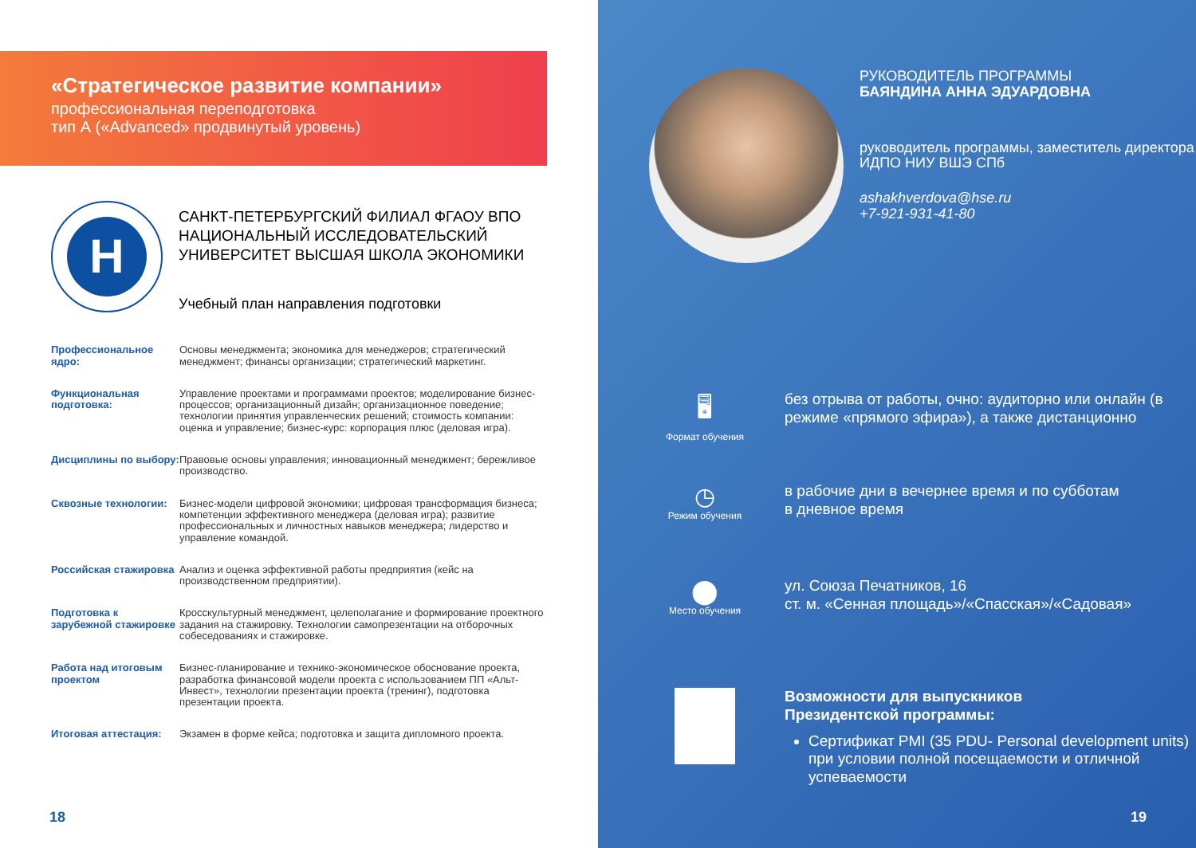«Стратегическое развитие компании»
профессиональная переподготовка
тип А («Advanced» продвинутый уровень)
Н
САНКТ-ПЕТЕРБУРГСКИЙ ФИЛИАЛ ФГАОУ ВПО
НАЦИОНАЛЬНЫЙ ИССЛЕДОВАТЕЛЬСКИЙ
УНИВЕРСИТЕТ ВЫСШАЯ ШКОЛА ЭКОНОМИКИ
Учебный план направления подготовки
Профессиональное ядро: Основы менеджмента; экономика для менеджеров; стратегический менеджмент; финансы организации; стратегический маркетинг.
Функциональная подготовка: Управление проектами и программами проектов; моделирование бизнес-процессов; организационный дизайн; организационное поведение; технологии принятия управленческих решений; стоимость компании: оценка и управление; бизнес-курс: корпорация плюс (деловая игра).
Дисциплины по выбору: Правовые основы управления; инновационный менеджмент; бережливое производство.
Сквозные технологии: Бизнес-модели цифровой экономики; цифровая трансформация бизнеса; компетенции эффективного менеджера (деловая игра); развитие профессиональных и личностных навыков менеджера; лидерство и управление командой.
Российская стажировка Анализ и оценка эффективной работы предприятия (кейс на производственном предприятии).
Подготовка к зарубежной стажировке Кросскультурный менеджмент, целеполагание и формирование проектного задания на стажировку. Технологии самопрезентации на отборочных собеседованиях и стажировке.
Работа над итоговым проектом Бизнес-планирование и технико-экономическое обоснование проекта, разработка финансовой модели проекта с использованием ПП «Альт-Инвест», технологии презентации проекта (тренинг), подготовка презентации проекта.
Итоговая аттестация: Экзамен в форме кейса; подготовка и защита дипломного проекта.
18
РУКОВОДИТЕЛЬ ПРОГРАММЫ
БАЯНДИНА АННА ЭДУАРДОВНА
руководитель программы, заместитель директора ИДПО НИУ ВШЭ СПб
ashakhverdova@hse.ru
+7-921-931-41-80
🖥
Формат обучения
без отрыва от работы, очно: аудиторно или онлайн (в режиме «прямого эфира»), а также дистанционно
◷
Режим обучения
в рабочие дни в вечернее время и по субботам
в дневное время
⬤
Место обучения
ул. Союза Печатников, 16
ст. м. «Сенная площадь»/«Спасская»/«Садовая»
Возможности для выпускников
Президентской программы:
Сертификат PMI (35 PDU- Personal development units) при условии полной посещаемости и отличной успеваемости
19